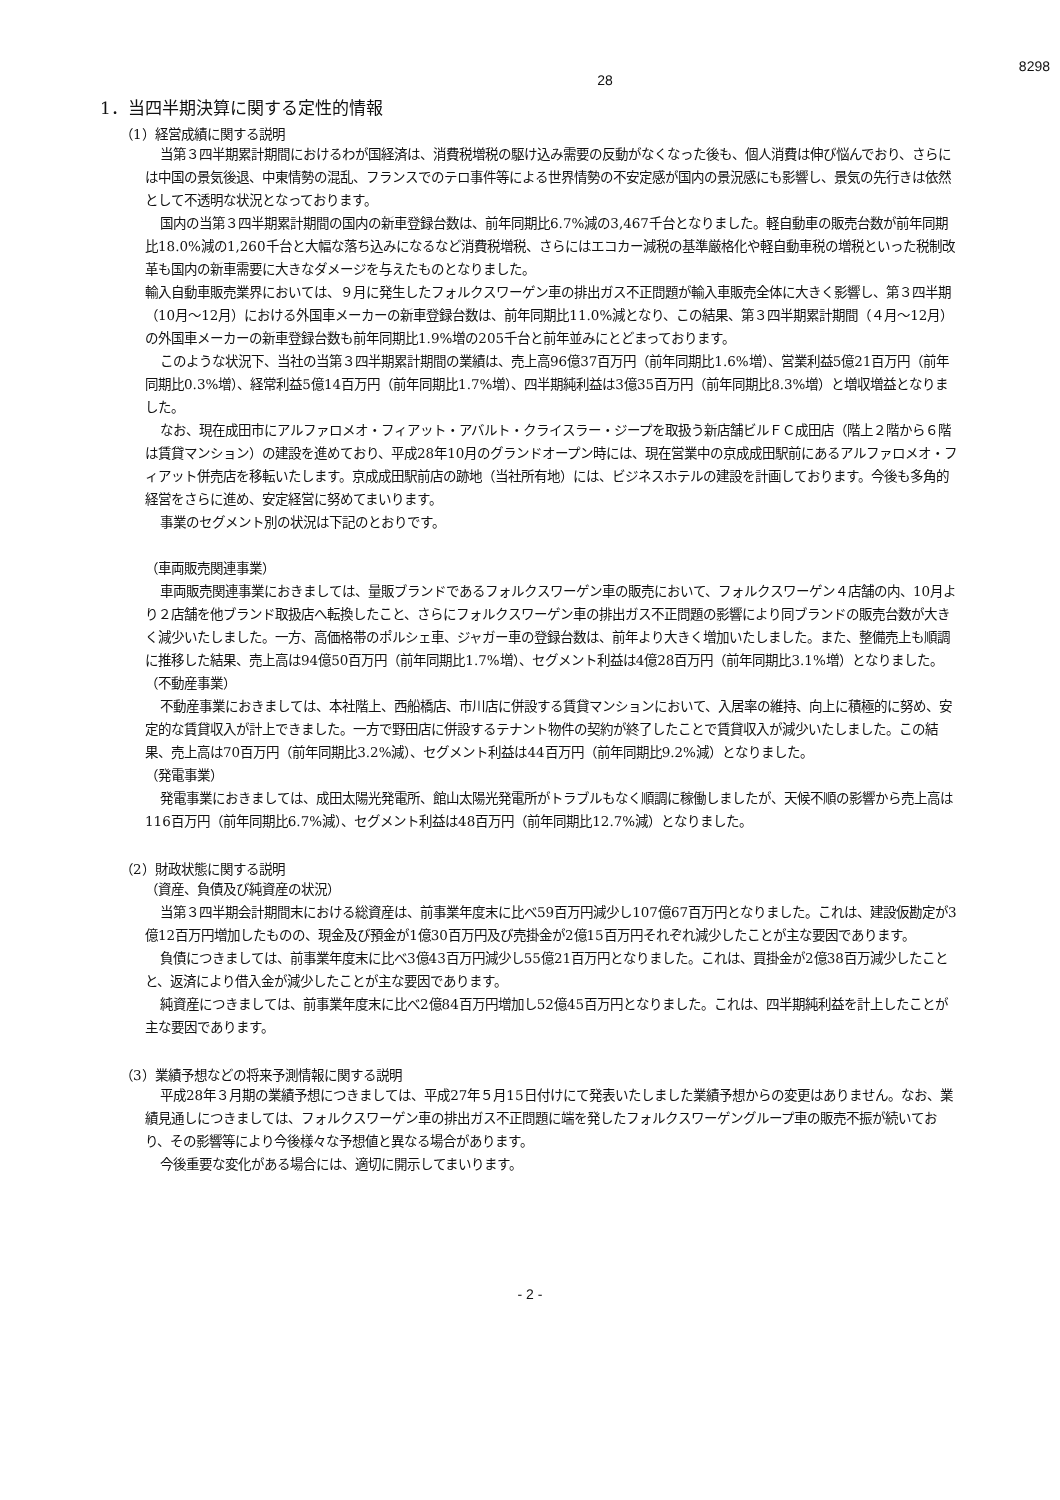8298
28
1．当四半期決算に関する定性的情報
（1）経営成績に関する説明
当第３四半期累計期間におけるわが国経済は、消費税増税の駆け込み需要の反動がなくなった後も、個人消費は伸び悩んでおり、さらには中国の景気後退、中東情勢の混乱、フランスでのテロ事件等による世界情勢の不安定感が国内の景況感にも影響し、景気の先行きは依然として不透明な状況となっております。
国内の当第３四半期累計期間の国内の新車登録台数は、前年同期比6.7%減の3,467千台となりました。軽自動車の販売台数が前年同期比18.0%減の1,260千台と大幅な落ち込みになるなど消費税増税、さらにはエコカー減税の基準厳格化や軽自動車税の増税といった税制改革も国内の新車需要に大きなダメージを与えたものとなりました。
輸入自動車販売業界においては、９月に発生したフォルクスワーゲン車の排出ガス不正問題が輸入車販売全体に大きく影響し、第３四半期（10月～12月）における外国車メーカーの新車登録台数は、前年同期比11.0%減となり、この結果、第３四半期累計期間（４月～12月）の外国車メーカーの新車登録台数も前年同期比1.9%増の205千台と前年並みにとどまっております。
このような状況下、当社の当第３四半期累計期間の業績は、売上高96億37百万円（前年同期比1.6%増）、営業利益5億21百万円（前年同期比0.3%増）、経常利益5億14百万円（前年同期比1.7%増）、四半期純利益は3億35百万円（前年同期比8.3%増）と増収増益となりました。
なお、現在成田市にアルファロメオ・フィアット・アバルト・クライスラー・ジープを取扱う新店舗ビルＦＣ成田店（階上２階から６階は賃貸マンション）の建設を進めており、平成28年10月のグランドオープン時には、現在営業中の京成成田駅前にあるアルファロメオ・フィアット併売店を移転いたします。京成成田駅前店の跡地（当社所有地）には、ビジネスホテルの建設を計画しております。今後も多角的経営をさらに進め、安定経営に努めてまいります。
事業のセグメント別の状況は下記のとおりです。
（車両販売関連事業）
車両販売関連事業におきましては、量販ブランドであるフォルクスワーゲン車の販売において、フォルクスワーゲン４店舗の内、10月より２店舗を他ブランド取扱店へ転換したこと、さらにフォルクスワーゲン車の排出ガス不正問題の影響により同ブランドの販売台数が大きく減少いたしました。一方、高価格帯のポルシェ車、ジャガー車の登録台数は、前年より大きく増加いたしました。また、整備売上も順調に推移した結果、売上高は94億50百万円（前年同期比1.7%増）、セグメント利益は4億28百万円（前年同期比3.1%増）となりました。
（不動産事業）
不動産事業におきましては、本社階上、西船橋店、市川店に併設する賃貸マンションにおいて、入居率の維持、向上に積極的に努め、安定的な賃貸収入が計上できました。一方で野田店に併設するテナント物件の契約が終了したことで賃貸収入が減少いたしました。この結果、売上高は70百万円（前年同期比3.2%減）、セグメント利益は44百万円（前年同期比9.2%減）となりました。
（発電事業）
発電事業におきましては、成田太陽光発電所、館山太陽光発電所がトラブルもなく順調に稼働しましたが、天候不順の影響から売上高は116百万円（前年同期比6.7%減）、セグメント利益は48百万円（前年同期比12.7%減）となりました。
（2）財政状態に関する説明
（資産、負債及び純資産の状況）
当第３四半期会計期間末における総資産は、前事業年度末に比べ59百万円減少し107億67百万円となりました。これは、建設仮勘定が3億12百万円増加したものの、現金及び預金が1億30百万円及び売掛金が2億15百万円それぞれ減少したことが主な要因であります。
負債につきましては、前事業年度末に比べ3億43百万円減少し55億21百万円となりました。これは、買掛金が2億38百万減少したことと、返済により借入金が減少したことが主な要因であります。
純資産につきましては、前事業年度末に比べ2億84百万円増加し52億45百万円となりました。これは、四半期純利益を計上したことが主な要因であります。
（3）業績予想などの将来予測情報に関する説明
平成28年３月期の業績予想につきましては、平成27年５月15日付けにて発表いたしました業績予想からの変更はありません。なお、業績見通しにつきましては、フォルクスワーゲン車の排出ガス不正問題に端を発したフォルクスワーゲングループ車の販売不振が続いており、その影響等により今後様々な予想値と異なる場合があります。
今後重要な変化がある場合には、適切に開示してまいります。
- 2 -